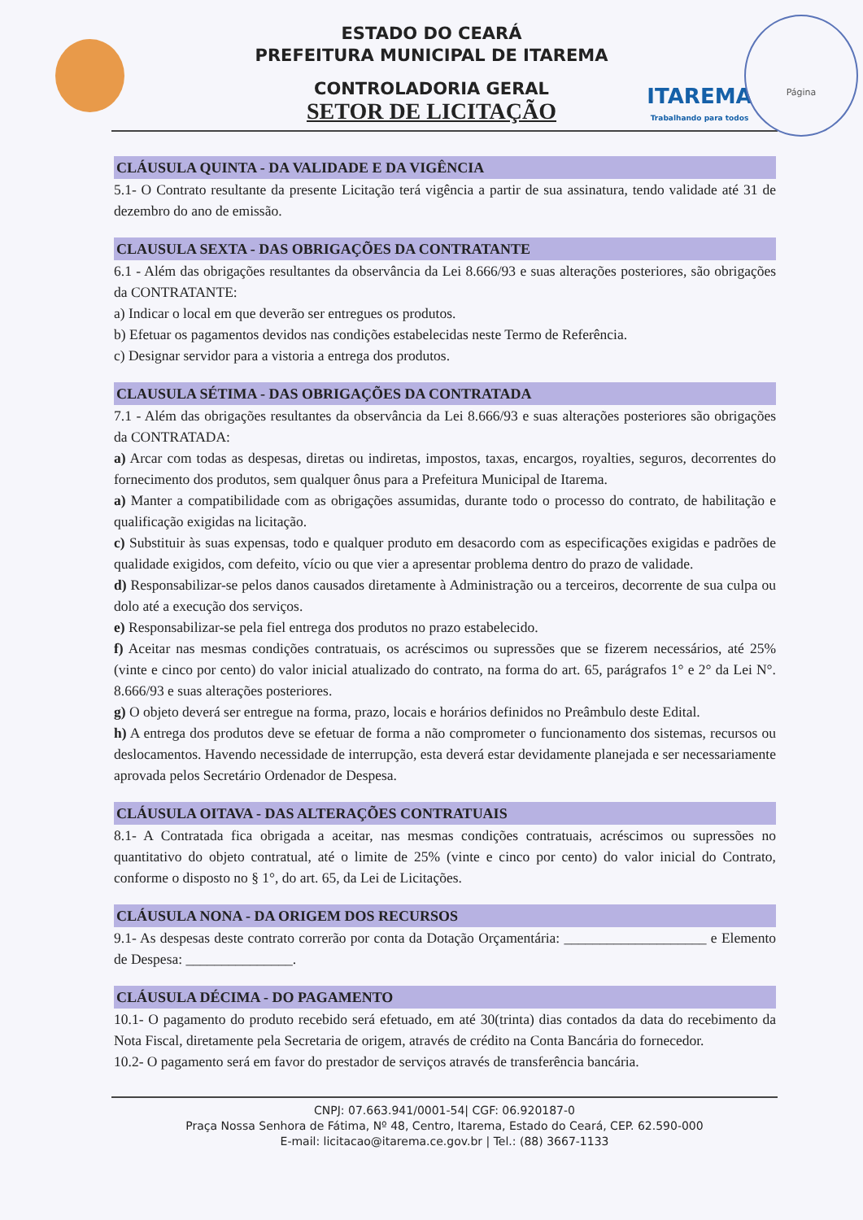ITAREMA
Trabalhando para todos
Página
ESTADO DO CEARÁ
PREFEITURA MUNICIPAL DE ITAREMA
CONTROLADORIA GERAL
SETOR DE LICITAÇÃO
CLÁUSULA QUINTA - DA VALIDADE E DA VIGÊNCIA
5.1- O Contrato resultante da presente Licitação terá vigência a partir de sua assinatura, tendo validade até 31 de dezembro do ano de emissão.
CLAUSULA SEXTA - DAS OBRIGAÇÕES DA CONTRATANTE
6.1 - Além das obrigações resultantes da observância da Lei 8.666/93 e suas alterações posteriores, são obrigações da CONTRATANTE:
a) Indicar o local em que deverão ser entregues os produtos.
b) Efetuar os pagamentos devidos nas condições estabelecidas neste Termo de Referência.
c) Designar servidor para a vistoria a entrega dos produtos.
CLAUSULA SÉTIMA - DAS OBRIGAÇÕES DA CONTRATADA
7.1 - Além das obrigações resultantes da observância da Lei 8.666/93 e suas alterações posteriores são obrigações da CONTRATADA:
a) Arcar com todas as despesas, diretas ou indiretas, impostos, taxas, encargos, royalties, seguros, decorrentes do fornecimento dos produtos, sem qualquer ônus para a Prefeitura Municipal de Itarema.
a) Manter a compatibilidade com as obrigações assumidas, durante todo o processo do contrato, de habilitação e qualificação exigidas na licitação.
c) Substituir às suas expensas, todo e qualquer produto em desacordo com as especificações exigidas e padrões de qualidade exigidos, com defeito, vício ou que vier a apresentar problema dentro do prazo de validade.
d) Responsabilizar-se pelos danos causados diretamente à Administração ou a terceiros, decorrente de sua culpa ou dolo até a execução dos serviços.
e) Responsabilizar-se pela fiel entrega dos produtos no prazo estabelecido.
f) Aceitar nas mesmas condições contratuais, os acréscimos ou supressões que se fizerem necessários, até 25% (vinte e cinco por cento) do valor inicial atualizado do contrato, na forma do art. 65, parágrafos 1° e 2° da Lei N°. 8.666/93 e suas alterações posteriores.
g) O objeto deverá ser entregue na forma, prazo, locais e horários definidos no Preâmbulo deste Edital.
h) A entrega dos produtos deve se efetuar de forma a não comprometer o funcionamento dos sistemas, recursos ou deslocamentos. Havendo necessidade de interrupção, esta deverá estar devidamente planejada e ser necessariamente aprovada pelos Secretário Ordenador de Despesa.
CLÁUSULA OITAVA - DAS ALTERAÇÕES CONTRATUAIS
8.1- A Contratada fica obrigada a aceitar, nas mesmas condições contratuais, acréscimos ou supressões no quantitativo do objeto contratual, até o limite de 25% (vinte e cinco por cento) do valor inicial do Contrato, conforme o disposto no § 1°, do art. 65, da Lei de Licitações.
CLÁUSULA NONA - DA ORIGEM DOS RECURSOS
9.1- As despesas deste contrato correrão por conta da Dotação Orçamentária: ____________________ e Elemento de Despesa: _______________.
CLÁUSULA DÉCIMA - DO PAGAMENTO
10.1- O pagamento do produto recebido será efetuado, em até 30(trinta) dias contados da data do recebimento da Nota Fiscal, diretamente pela Secretaria de origem, através de crédito na Conta Bancária do fornecedor.
10.2- O pagamento será em favor do prestador de serviços através de transferência bancária.
CNPJ: 07.663.941/0001-54| CGF: 06.920187-0
Praça Nossa Senhora de Fátima, Nº 48, Centro, Itarema, Estado do Ceará, CEP. 62.590-000
E-mail: licitacao@itarema.ce.gov.br | Tel.: (88) 3667-1133